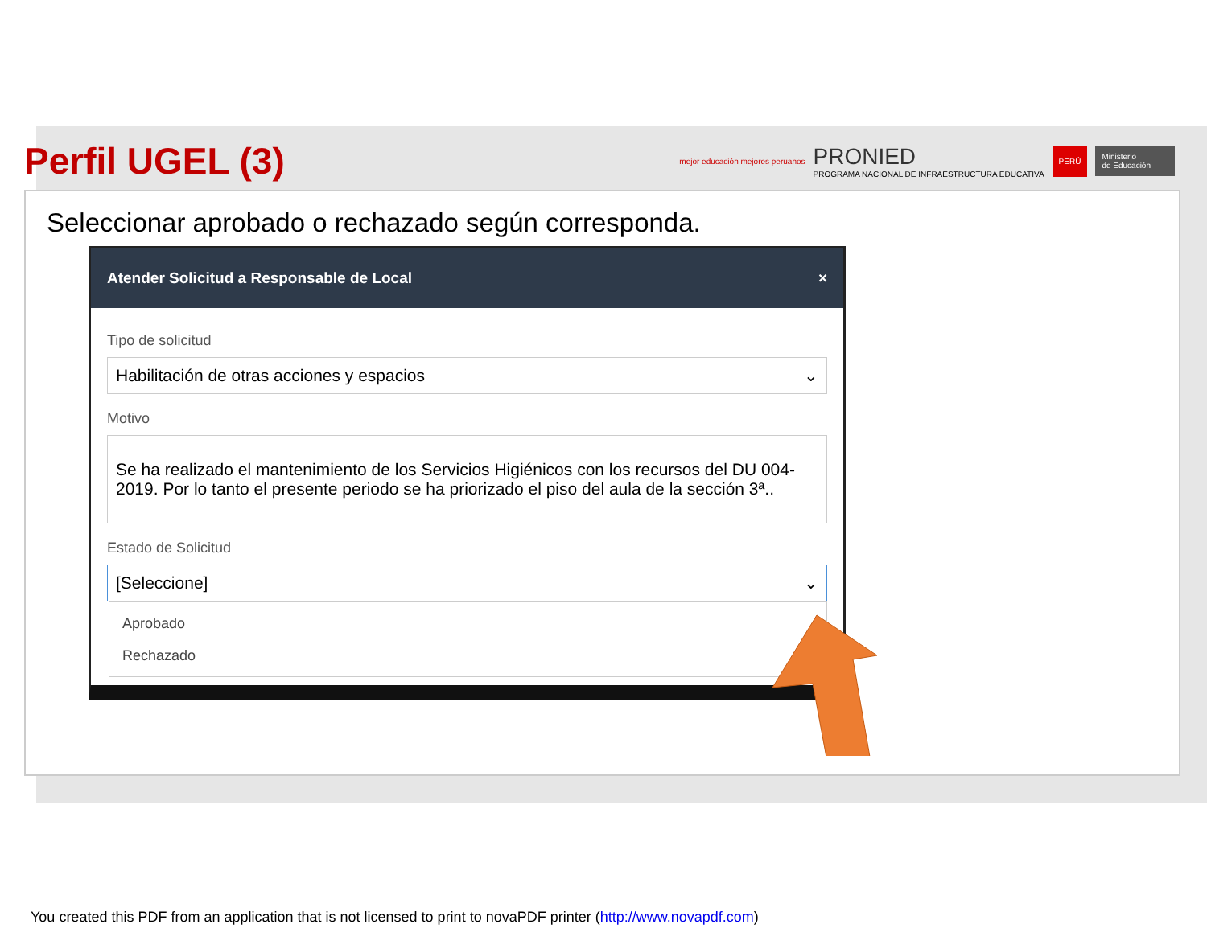Perfil UGEL (3)
mejor educación mejores peruanos
PRONIED
PROGRAMA NACIONAL DE INFRAESTRUCTURA EDUCATIVA
PERÚ Ministerio
de Educación
Seleccionar aprobado o rechazado según corresponda.
Atender Solicitud a Responsable de Local ×
Tipo de solicitud
Habilitación de otras acciones y espacios ⌄
Motivo
Se ha realizado el mantenimiento de los Servicios Higiénicos con los recursos del DU 004-2019. Por lo tanto el presente periodo se ha priorizado el piso del aula de la sección 3ª..
Estado de Solicitud
[Seleccione] ⌄
Aprobado
Rechazado
You created this PDF from an application that is not licensed to print to novaPDF printer (http://www.novapdf.com)